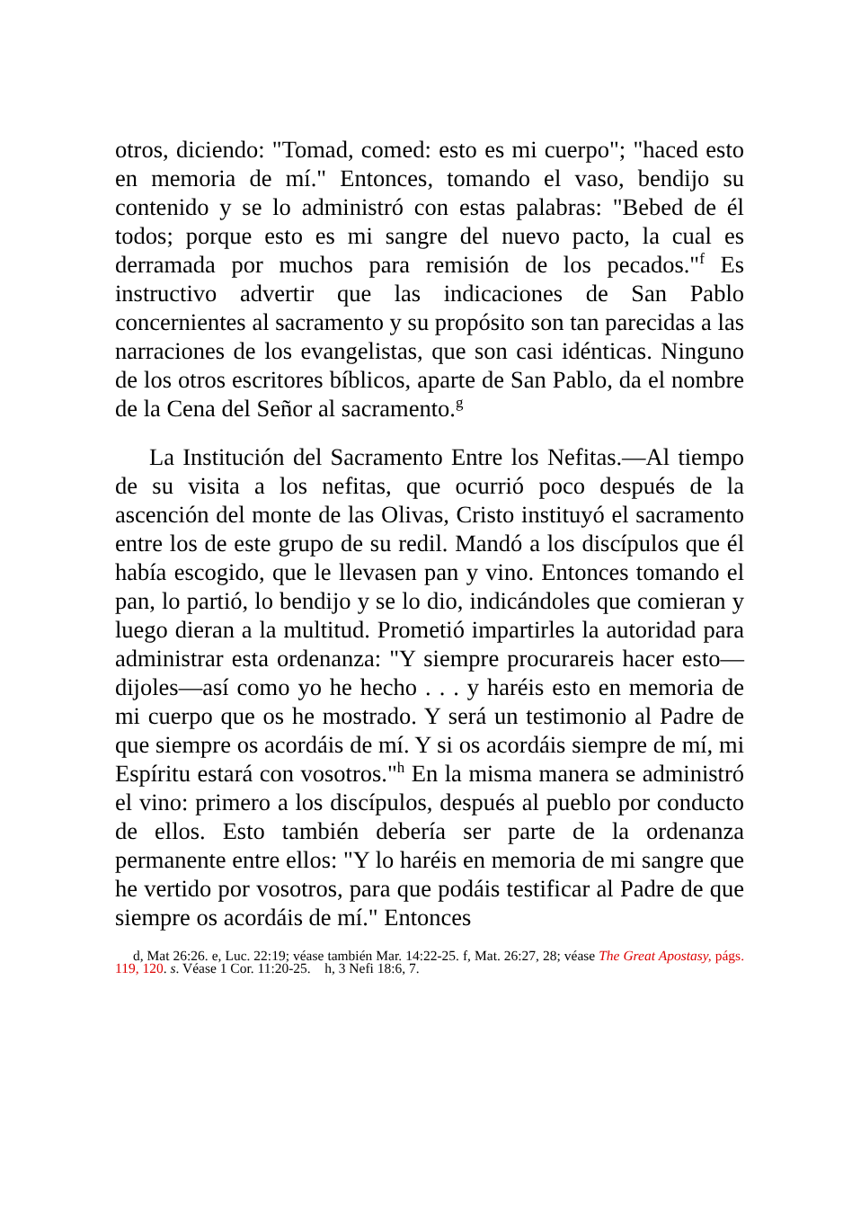otros, diciendo: "Tomad, comed: esto es mi cuerpo"; "haced esto en memoria de mí." Entonces, tomando el vaso, bendijo su contenido y se lo administró con estas palabras: "Bebed de él todos; porque esto es mi sangre del nuevo pacto, la cual es derramada por muchos para remisión de los pecados."<sup>f</sup> Es instructivo advertir que las indicaciones de San Pablo concernientes al sacramento y su propósito son tan parecidas a las narraciones de los evangelistas, que son casi idénticas. Ninguno de los otros escritores bíblicos, aparte de San Pablo, da el nombre de la Cena del Señor al sacramento.<sup>g</sup>
La Institución del Sacramento Entre los Nefitas.—Al tiempo de su visita a los nefitas, que ocurrió poco después de la ascención del monte de las Olivas, Cristo instituyó el sacramento entre los de este grupo de su redil. Mandó a los discípulos que él había escogido, que le llevasen pan y vino. Entonces tomando el pan, lo partió, lo bendijo y se lo dio, indicándoles que comieran y luego dieran a la multitud. Prometió impartirles la autoridad para administrar esta ordenanza: "Y siempre procurareis hacer esto—dijoles—así como yo he hecho . . . y haréis esto en memoria de mi cuerpo que os he mostrado. Y será un testimonio al Padre de que siempre os acordáis de mí. Y si os acordáis siempre de mí, mi Espíritu estará con vosotros."<sup>h</sup> En la misma manera se administró el vino: primero a los discípulos, después al pueblo por conducto de ellos. Esto también debería ser parte de la ordenanza permanente entre ellos: "Y lo haréis en memoria de mi sangre que he vertido por vosotros, para que podáis testificar al Padre de que siempre os acordáis de mí." Entonces
d, Mat 26:26. e, Luc. 22:19; véase también Mar. 14:22-25. f, Mat. 26:27, 28; véase The Great Apostasy, págs. 119, 120. s. Véase 1 Cor. 11:20-25. h, 3 Nefi 18:6, 7.